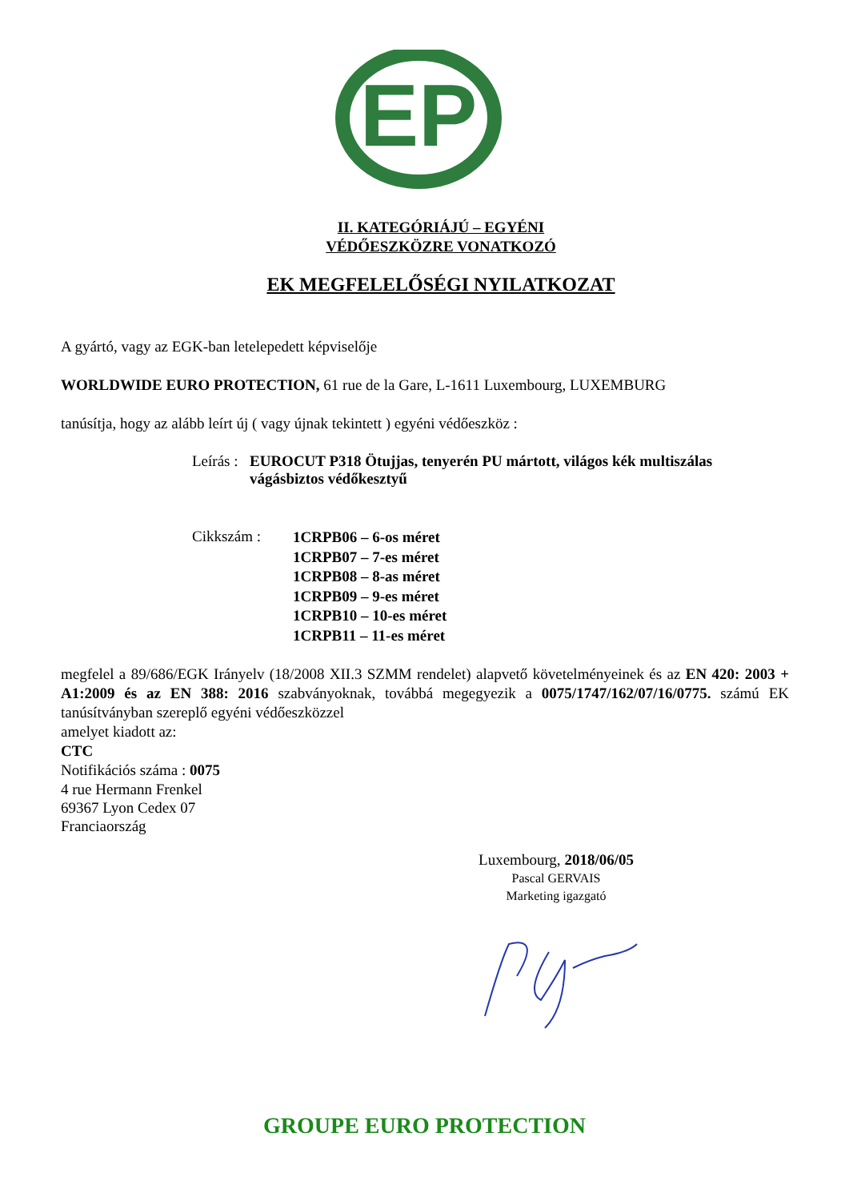EP
II. KATEGÓRIÁJÚ – EGYÉNI
VÉDŐESZKÖZRE VONATKOZÓ
EK MEGFELELŐSÉGI NYILATKOZAT
A gyártó, vagy az EGK-ban letelepedett képviselője
WORLDWIDE EURO PROTECTION, 61 rue de la Gare, L-1611 Luxembourg, LUXEMBURG
tanúsítja, hogy az alább leírt új ( vagy újnak tekintett ) egyéni védőeszköz :
Leírás : EUROCUT P318 Ötujjas, tenyerén PU mártott, világos kék multiszálas vágásbiztos védőkesztyű
Cikkszám : 1CRPB06 – 6-os méret
1CRPB07 – 7-es méret
1CRPB08 – 8-as méret
1CRPB09 – 9-es méret
1CRPB10 – 10-es méret
1CRPB11 – 11-es méret
megfelel a 89/686/EGK Irányelv (18/2008 XII.3 SZMM rendelet) alapvető követelményeinek és az EN 420: 2003 + A1:2009 és az EN 388: 2016 szabványoknak, továbbá megegyezik a 0075/1747/162/07/16/0775. számú EK tanúsítványban szereplő egyéni védőeszközzel
amelyet kiadott az:
CTC
Notifikációs száma : 0075
4 rue Hermann Frenkel
69367 Lyon Cedex 07
Franciaország
Luxembourg, 2018/06/05
Pascal GERVAIS
Marketing igazgató
GROUPE EURO PROTECTION